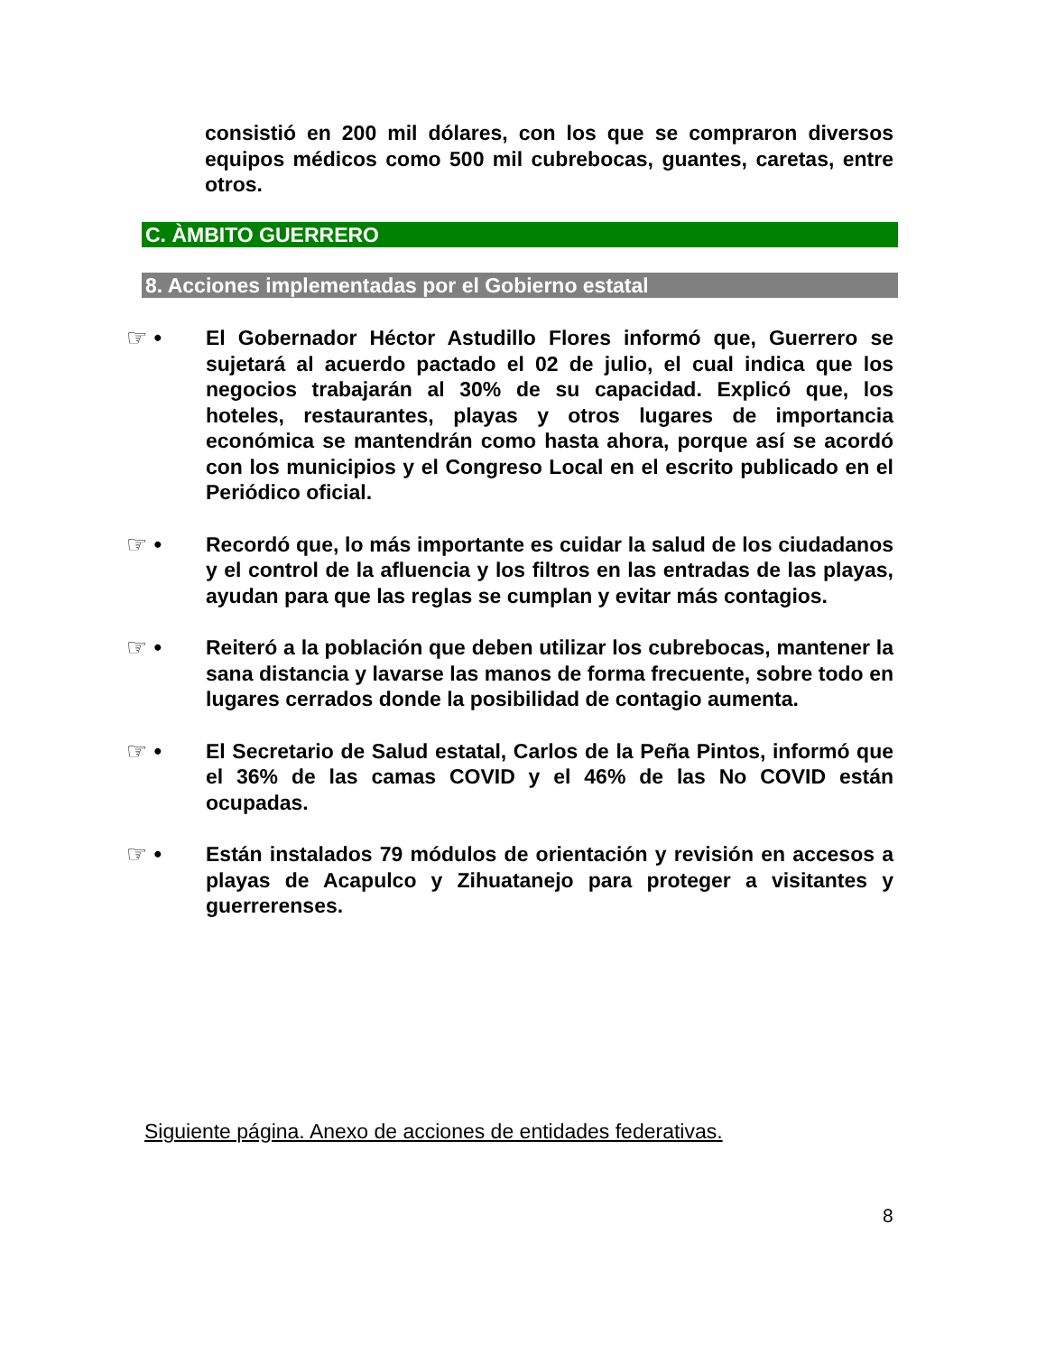consistió en 200 mil dólares, con los que se compraron diversos equipos médicos como 500 mil cubrebocas, guantes, caretas, entre otros.
C. ÀMBITO GUERRERO
8. Acciones implementadas por el Gobierno estatal
☞ •
El Gobernador Héctor Astudillo Flores informó que, Guerrero se sujetará al acuerdo pactado el 02 de julio, el cual indica que los negocios trabajarán al 30% de su capacidad. Explicó que, los hoteles, restaurantes, playas y otros lugares de importancia económica se mantendrán como hasta ahora, porque así se acordó con los municipios y el Congreso Local en el escrito publicado en el Periódico oficial.
☞ •
Recordó que, lo más importante es cuidar la salud de los ciudadanos y el control de la afluencia y los filtros en las entradas de las playas, ayudan para que las reglas se cumplan y evitar más contagios.
☞ •
Reiteró a la población que deben utilizar los cubrebocas, mantener la sana distancia y lavarse las manos de forma frecuente, sobre todo en lugares cerrados donde la posibilidad de contagio aumenta.
☞ •
El Secretario de Salud estatal, Carlos de la Peña Pintos, informó que el 36% de las camas COVID y el 46% de las No COVID están ocupadas.
☞ •
Están instalados 79 módulos de orientación y revisión en accesos a playas de Acapulco y Zihuatanejo para proteger a visitantes y guerrerenses.
Siguiente página. Anexo de acciones de entidades federativas.
8